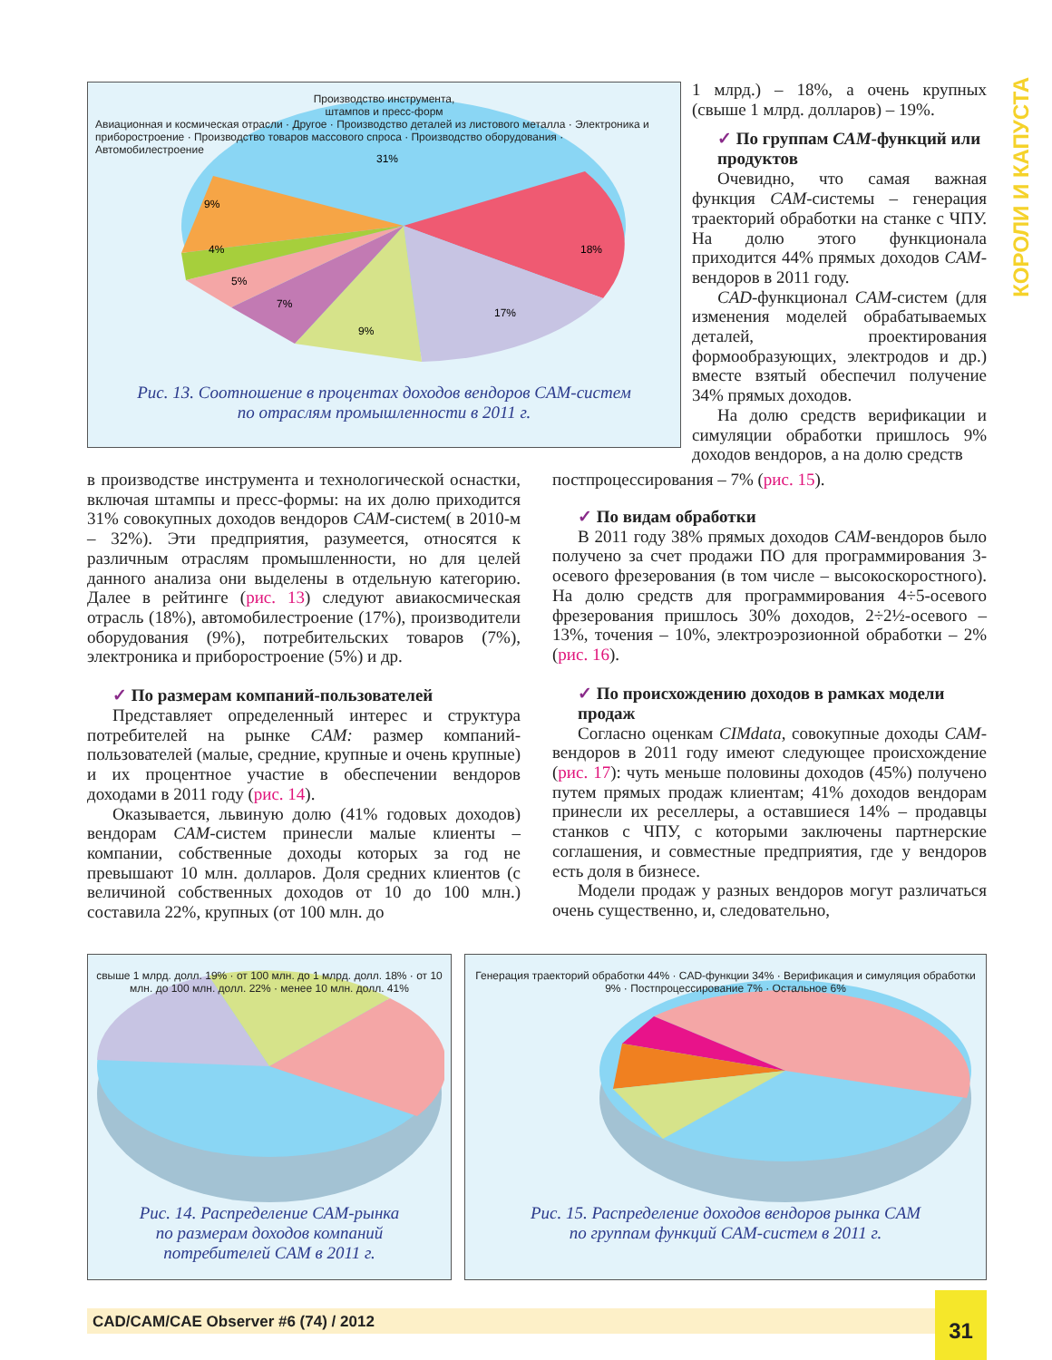31%
18%
17%
9%
7%
5%
4%
9%
Производство инструмента,
штампов и пресс-форм
Авиационная и космическая отрасли · Другое · Производство деталей из листового металла · Электроника и приборостроение · Производство товаров массового спроса · Производство оборудования · Автомобилестроение
Рис. 13. Соотношение в процентах доходов вендоров CAM-систем
по отраслям промышленности в 2011 г.
1 млрд.) – 18%, а очень крупных (свыше 1 млрд. долларов) – 19%.
✓ По группам CAM-функций или продуктов
Очевидно, что самая важная функция CAM-системы – генерация траекторий обработки на станке с ЧПУ. На долю этого функционала приходится 44% прямых доходов CAM-вендоров в 2011 году.
CAD-функционал CAM-систем (для изменения моделей обрабатываемых деталей, проектирования формообразующих, электродов и др.) вместе взятый обеспечил получение 34% прямых доходов.
На долю средств верификации и симуляции обработки пришлось 9% доходов вендоров, а на долю средств
в производстве инструмента и технологической оснастки, включая штампы и пресс-формы: на их долю приходится 31% совокупных доходов вендоров CAM-систем( в 2010-м – 32%). Эти предприятия, разумеется, относятся к различным отраслям промышленности, но для целей данного анализа они выделены в отдельную категорию. Далее в рейтинге (рис. 13) следуют авиакосмическая отрасль (18%), автомобилестроение (17%), производители оборудования (9%), потребительских товаров (7%), электроника и приборостроение (5%) и др.
✓ По размерам компаний-пользователей
Представляет определенный интерес и структура потребителей на рынке CAM: размер компаний-пользователей (малые, средние, крупные и очень крупные) и их процентное участие в обеспечении вендоров доходами в 2011 году (рис. 14).
Оказывается, львиную долю (41% годовых доходов) вендорам CAM-систем принесли малые клиенты – компании, собственные доходы которых за год не превышают 10 млн. долларов. Доля средних клиентов (с величиной собственных доходов от 10 до 100 млн.) составила 22%, крупных (от 100 млн. до
постпроцессирования – 7% (рис. 15).
✓ По видам обработки
В 2011 году 38% прямых доходов CAM-вендоров было получено за счет продажи ПО для программирования 3-осевого фрезерования (в том числе – высокоскоростного). На долю средств для программирования 4÷5-осевого фрезерования пришлось 30% доходов, 2÷2½-осевого – 13%, точения – 10%, электроэрозионной обработки – 2% (рис. 16).
✓ По происхождению доходов в рамках модели продаж
Согласно оценкам CIMdata, совокупные доходы CAM-вендоров в 2011 году имеют следующее происхождение (рис. 17): чуть меньше половины доходов (45%) получено путем прямых продаж клиентам; 41% доходов вендорам принесли их реселлеры, а оставшиеся 14% – продавцы станков с ЧПУ, с которыми заключены партнерские соглашения, и совместные предприятия, где у вендоров есть доля в бизнесе.
Модели продаж у разных вендоров могут различаться очень существенно, и, следовательно,
свыше 1 млрд. долл. 19% · от 100 млн. до 1 млрд. долл. 18% · от 10 млн. до 100 млн. долл. 22% · менее 10 млн. долл. 41%
Рис. 14. Распределение CAM-рынка
по размерам доходов компаний
потребителей CAM в 2011 г.
Генерация траекторий обработки 44% · CAD-функции 34% · Верификация и симуляция обработки 9% · Постпроцессирование 7% · Остальное 6%
Рис. 15. Распределение доходов вендоров рынка CAM
по группам функций CAM-систем в 2011 г.
CAD/CAM/CAE Observer #6 (74) / 2012
31
КОРОЛИ И КАПУСТА